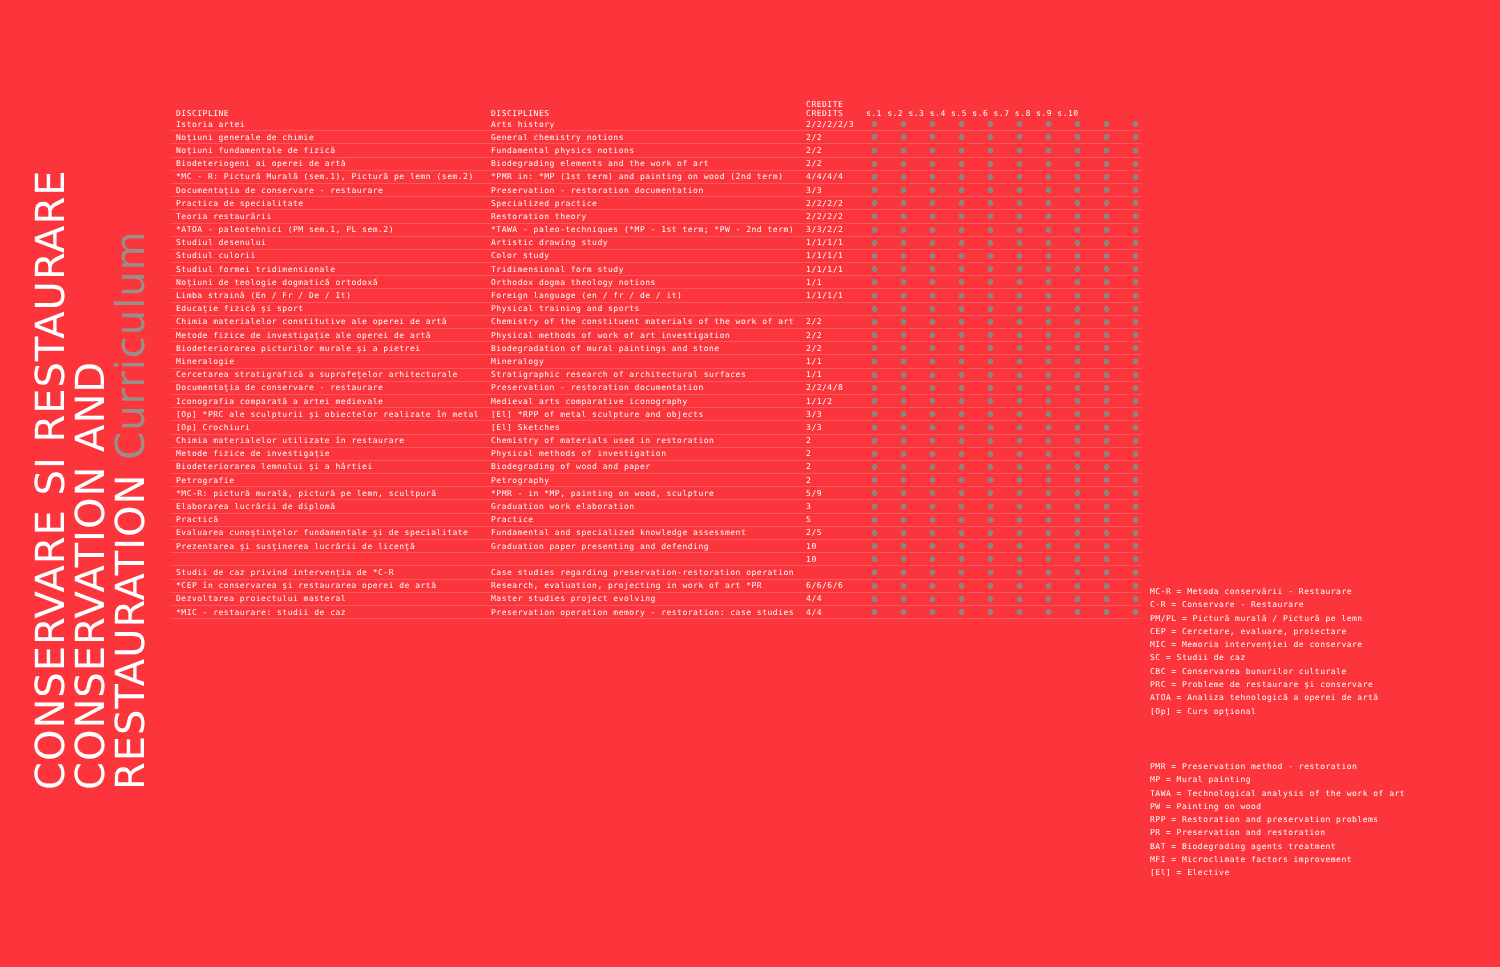CONSERVARE SI RESTAURARE
CONSERVATION AND
RESTAURATION Curriculum
| DISCIPLINE | DISCIPLINES | CREDITE CREDITS | s.1 s.2 s.3 s.4 s.5 s.6 s.7 s.8 s.9 s.10 |
| --- | --- | --- | --- |
| Istoria artei | Arts history | 2/2/2/2/3 | |
| Noţiuni generale de chimie | General chemistry notions | 2/2 | |
| Noţiuni fundamentale de fizică | Fundamental physics notions | 2/2 | |
| Biodeteriogeni ai operei de artă | Biodegrading elements and the work of art | 2/2 | |
| *MC - R: Pictură Murală (sem.1), Pictură pe lemn (sem.2) | *PMR in: *MP (1st term) and painting on wood (2nd term) | 4/4/4/4 | |
| Documentaţia de conservare - restaurare | Preservation - restoration documentation | 3/3 | |
| Practica de specialitate | Specialized practice | 2/2/2/2 | |
| Teoria restaurării | Restoration theory | 2/2/2/2 | |
| *ATOA - paleotehnici (PM sem.1, PL sem.2) | *TAWA - paleo-techniques (*MP - 1st term; *PW - 2nd term) | 3/3/2/2 | |
| Studiul desenului | Artistic drawing study | 1/1/1/1 | |
| Studiul culorii | Color study | 1/1/1/1 | |
| Studiul formei tridimensionale | Tridimensional form study | 1/1/1/1 | |
| Noţiuni de teologie dogmatică ortodoxă | Orthodox dogma theology notions | 1/1 | |
| Limba straină (En / Fr / De / It) | Foreign language (en / fr / de / it) | 1/1/1/1 | |
| Educaţie fizică şi sport | Physical training and sports | | |
| Chimia materialelor constitutive ale operei de artă | Chemistry of the constituent materials of the work of art | 2/2 | |
| Metode fizice de investigaţie ale operei de artă | Physical methods of work of art investigation | 2/2 | |
| Biodeteriorarea picturilor murale şi a pietrei | Biodegradation of mural paintings and stone | 2/2 | |
| Mineralogie | Mineralogy | 1/1 | |
| Cercetarea stratigrafică a suprafeţelor arhitecturale | Stratigraphic research of architectural surfaces | 1/1 | |
| Documentaţia de conservare - restaurare | Preservation - restoration documentation | 2/2/4/8 | |
| Iconografia comparată a artei medievale | Medieval arts comparative iconography | 1/1/2 | |
| [Op] *PRC ale sculpturii şi obiectelor realizate în metal | [El] *RPP of metal sculpture and objects | 3/3 | |
| [Op] Crochiuri | [El] Sketches | 3/3 | |
| Chimia materialelor utilizate în restaurare | Chemistry of materials used in restoration | 2 | |
| Metode fizice de investigaţie | Physical methods of investigation | 2 | |
| Biodeteriorarea lemnului şi a hârtiei | Biodegrading of wood and paper | 2 | |
| Petrografie | Petrography | 2 | |
| *MC-R: pictură murală, pictură pe lemn, scultpură | *PMR - in *MP, painting on wood, sculpture | 5/9 | |
| Elaborarea lucrării de diplomă | Graduation work elaboration | 3 | |
| Practică | Practice | 5 | |
| Evaluarea cunoştinţelor fundamentale şi de specialitate | Fundamental and specialized knowledge assessment | 2/5 | |
| Prezentarea şi susţinerea lucrării de licenţă | Graduation paper presenting and defending | 10 | |
| | | 10 | |
| Studii de caz privind intervenţia de *C-R | Case studies regarding preservation-restoration operation | | |
| *CEP în conservarea şi restaurarea operei de artă | Research, evaluation, projecting in work of art *PR | 6/6/6/6 | |
| Dezvoltarea proiectului masteral | Master studies project evolving | 4/4 | |
| *MIC - restaurare: studii de caz | Preservation operation memory - restoration: case studies | 4/4 | |
MC-R = Metoda conservării - Restaurare
C-R = Conservare - Restaurare
PM/PL = Pictură murală / Pictură pe lemn
CEP = Cercetare, evaluare, proiectare
MIC = Memoria intervenţiei de conservare
SC = Studii de caz
CBC = Conservarea bunurilor culturale
PRC = Probleme de restaurare şi conservare
ATOA = Analiza tehnologică a operei de artă
[Op] = Curs opţional
PMR = Preservation method - restoration
MP = Mural painting
TAWA = Technological analysis of the work of art
PW = Painting on wood
RPP = Restoration and preservation problems
PR = Preservation and restoration
BAT = Biodegrading agents treatment
MFI = Microclimate factors improvement
[El] = Elective